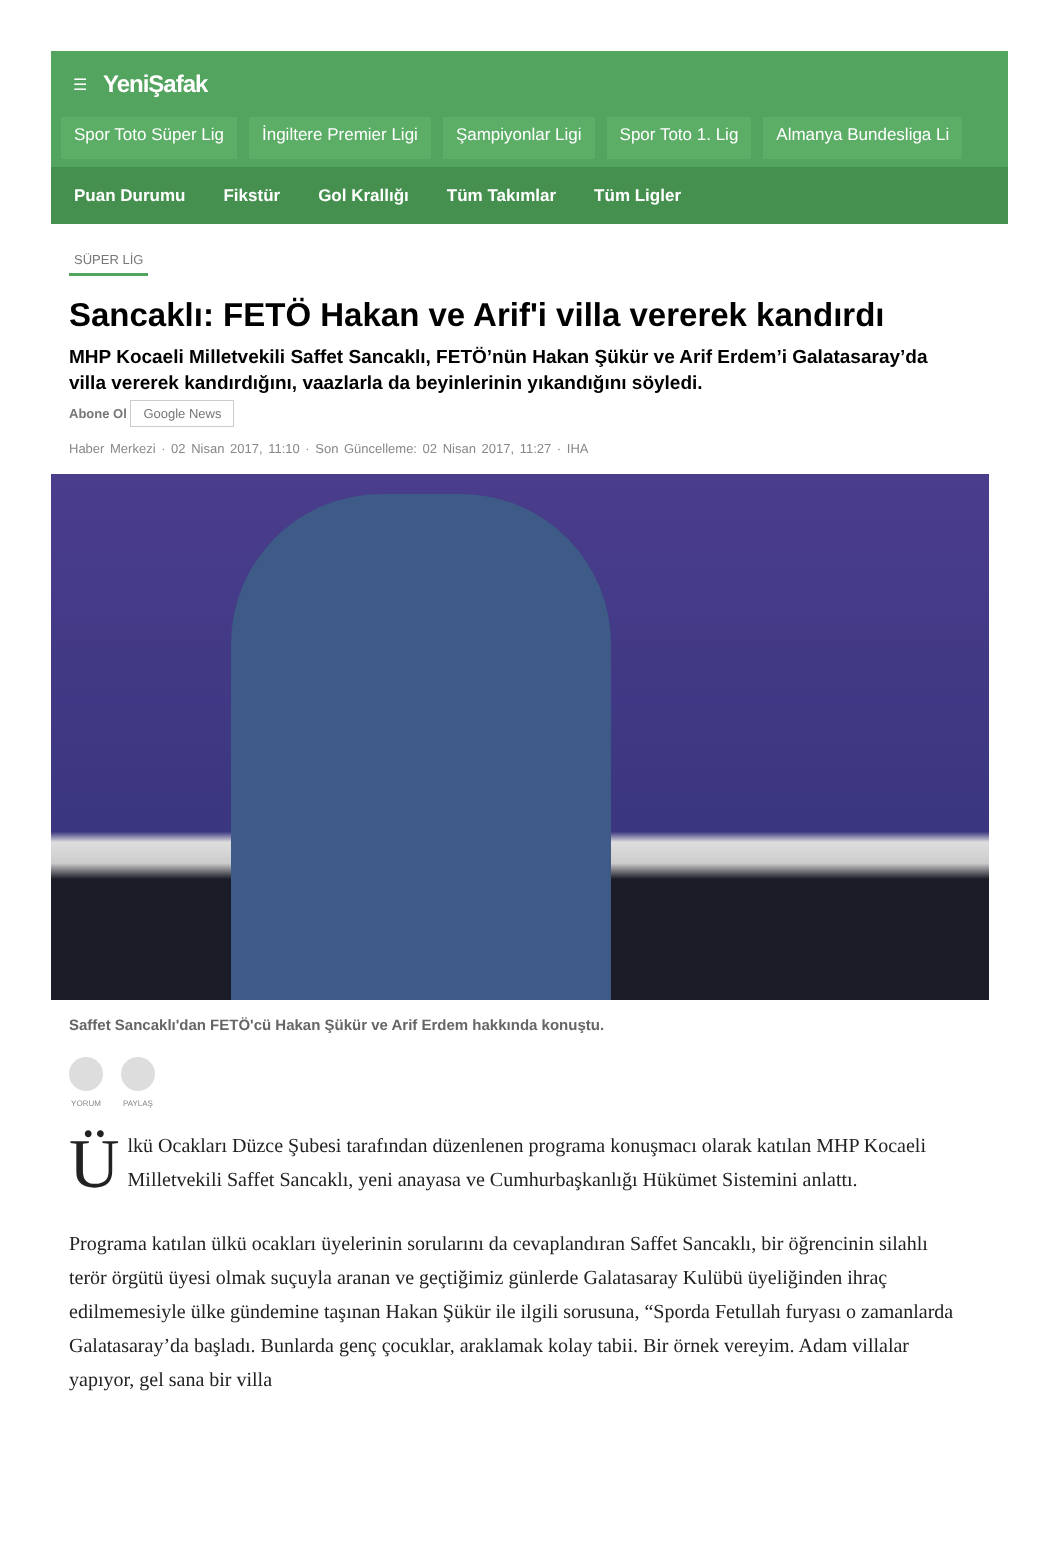☰ YeniŞafak
Spor Toto Süper Lig İngiltere Premier Ligi Şampiyonlar Ligi Spor Toto 1. Lig Almanya Bundesliga Li
Puan Durumu Fikstür Gol Krallığı Tüm Takımlar Tüm Ligler
SÜPER LİG
Sancaklı: FETÖ Hakan ve Arif'i villa vererek kandırdı
MHP Kocaeli Milletvekili Saffet Sancaklı, FETÖ’nün Hakan Şükür ve Arif Erdem’i Galatasaray’da villa vererek kandırdığını, vaazlarla da beyinlerinin yıkandığını söyledi.
Abone Ol Google News
Haber Merkezi · 02 Nisan 2017, 11:10 · Son Güncelleme: 02 Nisan 2017, 11:27 · IHA
Saffet Sancaklı'dan FETÖ'cü Hakan Şükür ve Arif Erdem hakkında konuştu.
YORUM PAYLAŞ
Ülkü Ocakları Düzce Şubesi tarafından düzenlenen programa konuşmacı olarak katılan MHP Kocaeli Milletvekili Saffet Sancaklı, yeni anayasa ve Cumhurbaşkanlığı Hükümet Sistemini anlattı.
Programa katılan ülkü ocakları üyelerinin sorularını da cevaplandıran Saffet Sancaklı, bir öğrencinin silahlı terör örgütü üyesi olmak suçuyla aranan ve geçtiğimiz günlerde Galatasaray Kulübü üyeliğinden ihraç edilmemesiyle ülke gündemine taşınan Hakan Şükür ile ilgili sorusuna, “Sporda Fetullah furyası o zamanlarda Galatasaray’da başladı. Bunlarda genç çocuklar, araklamak kolay tabii. Bir örnek vereyim. Adam villalar yapıyor, gel sana bir villa